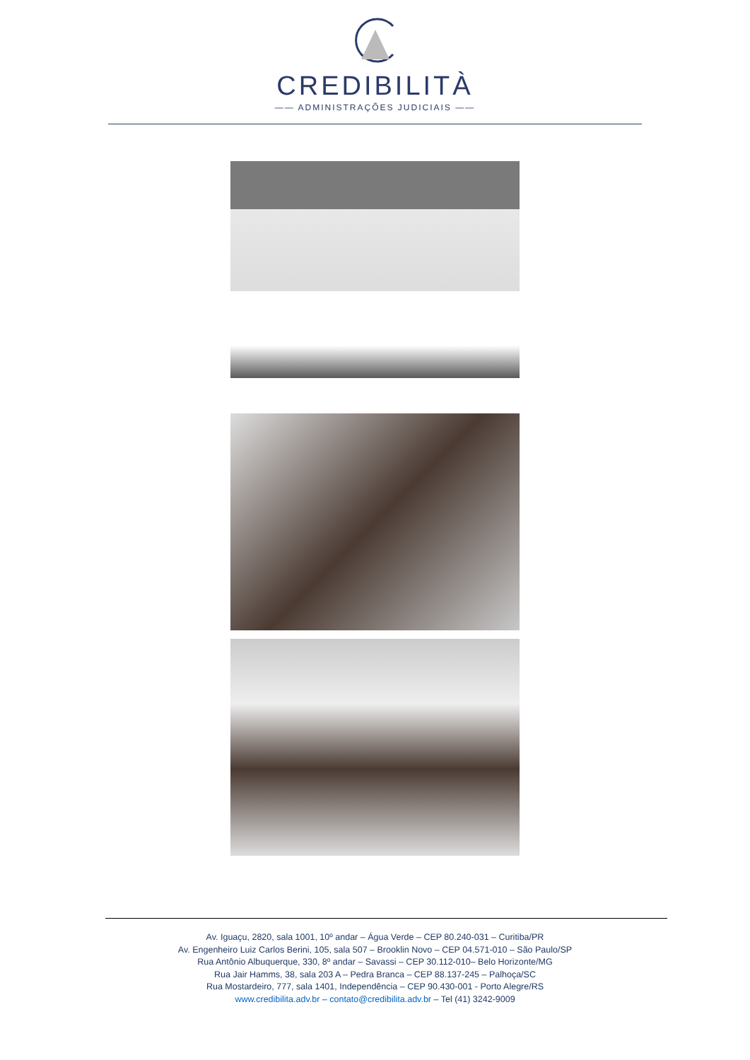CREDIBILITÀ
—— ADMINISTRAÇÕES JUDICIAIS ——
Av. Iguaçu, 2820, sala 1001, 10º andar – Água Verde – CEP 80.240-031 – Curitiba/PR
Av. Engenheiro Luiz Carlos Berini, 105, sala 507 – Brooklin Novo – CEP 04.571-010 – São Paulo/SP
Rua Antônio Albuquerque, 330, 8º andar – Savassi – CEP 30.112-010– Belo Horizonte/MG
Rua Jair Hamms, 38, sala 203 A – Pedra Branca – CEP 88.137-245 – Palhoça/SC
Rua Mostardeiro, 777, sala 1401, Independência – CEP 90.430-001 - Porto Alegre/RS
www.credibilita.adv.br – contato@credibilita.adv.br – Tel (41) 3242-9009